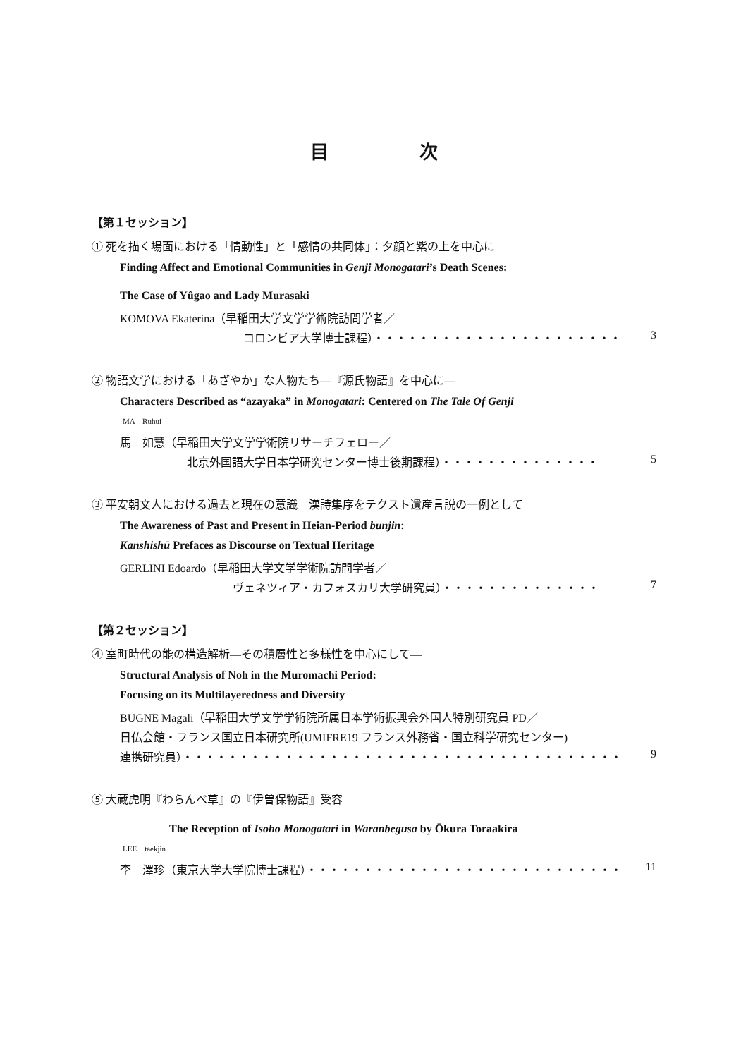目 次
【第１セッション】
① 死を描く場面における「情動性」と「感情の共同体」：夕顔と紫の上を中心に
Finding Affect and Emotional Communities in Genji Monogatari’s Death Scenes:
The Case of Yûgao and Lady Murasaki
KOMOVA Ekaterina（早稲田大学文学学術院訪問学者／
コロンビア大学博士課程）・・・・・・・・・・・・・・・・・・・・・・ 3
② 物語文学における「あざやか」な人物たち―『源氏物語』を中心に―
Characters Described as “azayaka” in Monogatari: Centered on The Tale Of Genji
MA　Ruhui
馬　如慧（早稲田大学文学学術院リサーチフェロー／
北京外国語大学日本学研究センター博士後期課程）・・・・・・・・・・・・・・ 5
③ 平安朝文人における過去と現在の意識　漢詩集序をテクスト遺産言説の一例として
The Awareness of Past and Present in Heian-Period bunjin:
Kanshishū Prefaces as Discourse on Textual Heritage
GERLINI Edoardo（早稲田大学文学学術院訪問学者／
ヴェネツィア・カフォスカリ大学研究員）・・・・・・・・・・・・・・ 7
【第２セッション】
④ 室町時代の能の構造解析―その積層性と多様性を中心にして―
Structural Analysis of Noh in the Muromachi Period:
Focusing on its Multilayeredness and Diversity
BUGNE Magali（早稲田大学文学学術院所属日本学術振興会外国人特別研究員 PD／
日仏会館・フランス国立日本研究所(UMIFRE19 フランス外務省・国立科学研究センター)
連携研究員）・・・・・・・・・・・・・・・・・・・・・・・・・・・・・・・・・・・・・・・ 9
⑤ 大蔵虎明『わらんべ草』の『伊曽保物語』受容
The Reception of Isoho Monogatari in Waranbegusa by Ōkura Toraakira
LEE　taekjin
李　澤珍（東京大学大学院博士課程）・・・・・・・・・・・・・・・・・・・・・・・・・・・・ 11